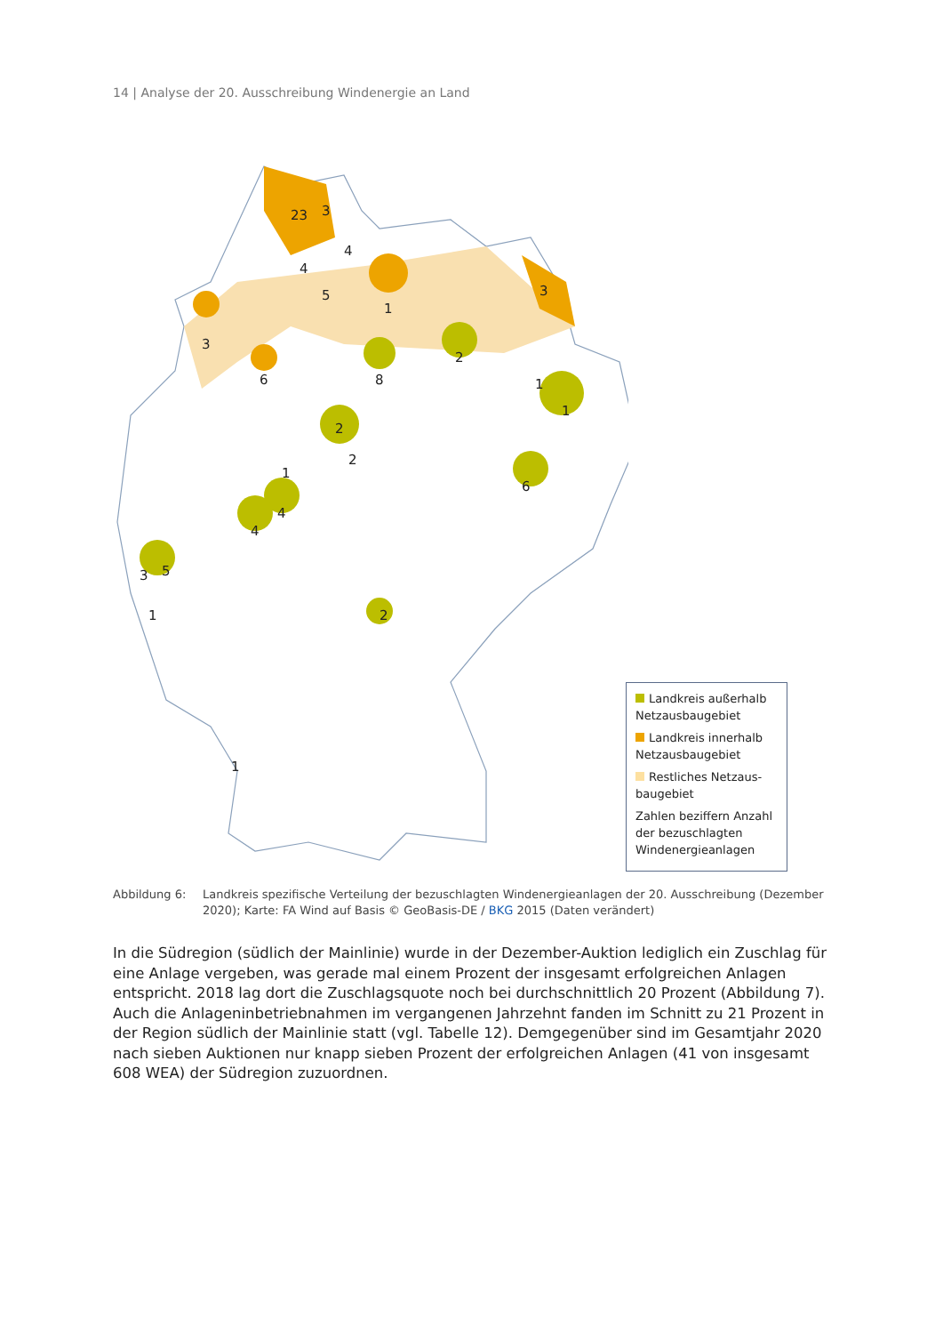14 | Analyse der 20. Ausschreibung Windenergie an Land
23
3
4
4
5
1
3
3
6
8
2
1
1
2
2
6
1
4
4
3
5
1
2
1
Landkreis außerhalb Netzausbaugebiet
Landkreis innerhalb Netzausbaugebiet
Restliches Netzaus-baugebiet
Zahlen beziffern Anzahl der bezuschlagten Windenergieanlagen
Abbildung 6: Landkreis spezifische Verteilung der bezuschlagten Windenergieanlagen der 20. Ausschreibung (Dezember 2020); Karte: FA Wind auf Basis © GeoBasis-DE / BKG 2015 (Daten verändert)
In die Südregion (südlich der Mainlinie) wurde in der Dezember-Auktion lediglich ein Zuschlag für eine Anlage vergeben, was gerade mal einem Prozent der insgesamt erfolgreichen Anlagen entspricht. 2018 lag dort die Zuschlagsquote noch bei durchschnittlich 20 Prozent (Abbildung 7). Auch die Anlageninbetriebnahmen im vergangenen Jahrzehnt fanden im Schnitt zu 21 Prozent in der Region südlich der Mainlinie statt (vgl. Tabelle 12). Demgegenüber sind im Gesamtjahr 2020 nach sieben Auktionen nur knapp sieben Prozent der erfolgreichen Anlagen (41 von insgesamt 608 WEA) der Südregion zuzuordnen.